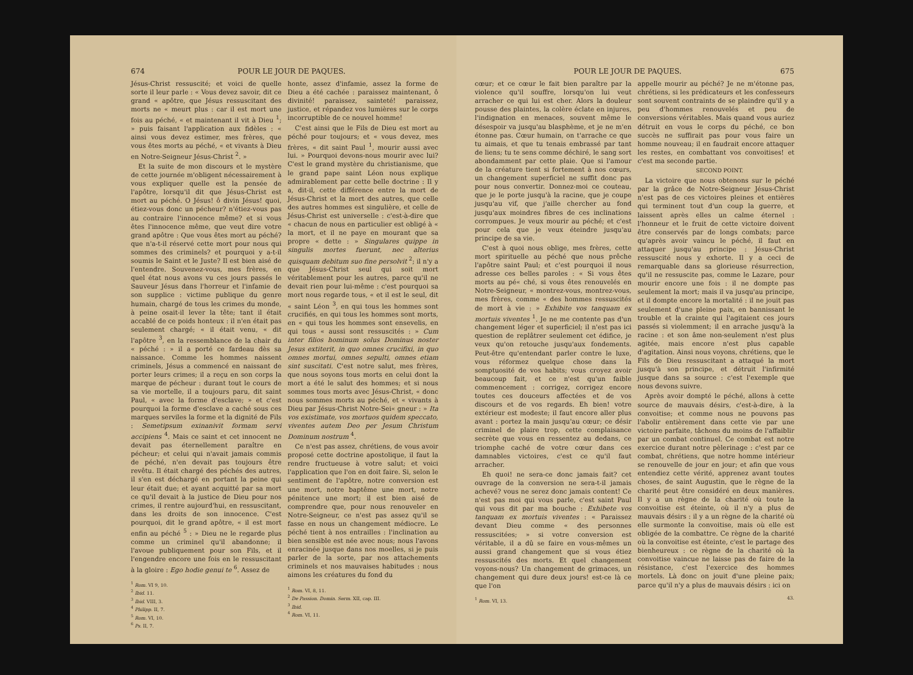674 POUR LE JOUR DE PAQUES.
Jésus-Christ ressuscité; et voici de quelle sorte il leur parle : « Vous devez savoir, dit ce grand « apôtre, que Jésus ressuscitant des morts ne « meurt plus : car il est mort une fois au péché, « et maintenant il vit à Dieu <sup>1</sup>; » puis faisant l'application aux fidèles : « ainsi vous devez estimer, mes frères, que vous êtes morts au péché, « et vivants à Dieu en Notre-Seigneur Jésus-Christ <sup>2</sup>. »
Et la suite de mon discours et le mystère de cette journée m'obligent nécessairement à vous expliquer quelle est la pensée de l'apôtre, lorsqu'il dit que Jésus-Christ est mort au péché. O Jésus! ô divin Jésus! quoi, étiez-vous donc un pécheur? n'étiez-vous pas au contraire l'innocence même? et si vous êtes l'innocence même, que veut dire votre grand apôtre : Que vous êtes mort au péché? que n'a-t-il réservé cette mort pour nous qui sommes des criminels? et pourquoi y a-t-il soumis le Saint et le Juste? Il est bien aisé de l'entendre. Souvenez-vous, mes frères, en quel état nous avons vu ces jours passés le Sauveur Jésus dans l'horreur et l'infamie de son supplice : victime publique du genre humain, chargé de tous les crimes du monde, à peine osait-il lever la tête; tant il était accablé de ce poids honteux : il n'en était pas seulement chargé; « il était venu, « dit l'apôtre <sup>3</sup>, en la ressemblance de la chair du « péché : » il a porté ce fardeau dès sa naissance. Comme les hommes naissent criminels, Jésus a commencé en naissant de porter leurs crimes; il a reçu en son corps la marque de pécheur : durant tout le cours de sa vie mortelle, il a toujours paru, dit saint Paul, « avec la forme d'esclave; » et c'est pourquoi la forme d'esclave a caché sous ces marques serviles la forme et la dignité de Fils : Semetipsum exinanivit formam servi accipiens <sup>4</sup>. Mais ce saint et cet innocent ne devait pas éternellement paraître en pécheur; et celui qui n'avait jamais commis de péché, n'en devait pas toujours être revêtu. Il était chargé des péchés des autres, il s'en est déchargé en portant la peine qui leur était due; et ayant acquitté par sa mort ce qu'il devait à la justice de Dieu pour nos crimes, il rentre aujourd'hui, en ressuscitant, dans les droits de son innocence. C'est pourquoi, dit le grand apôtre, « il est mort enfin au péché <sup>5</sup> : » Dieu ne le regarde plus comme un criminel qu'il abandonne; il l'avoue publiquement pour son Fils, et il l'engendre encore une fois en le ressuscitant à la gloire : Ego hodie genui te <sup>6</sup>. Assez de
<sup>1</sup> Rom. VI 9, 10.
<sup>2</sup> Ibid. 11.
<sup>3</sup> Ibid. VIII, 3.
<sup>4</sup> Philipp. II, 7.
<sup>5</sup> Rom. VI, 10.
<sup>6</sup> Ps. II, 7.
honte, assez d'infamie, assez la forme de Dieu a été cachée : paraissez maintenant, ô divinité! paraissez, sainteté! paraissez, justice, et répandez vos lumières sur le corps incorruptible de ce nouvel homme!
C'est ainsi que le Fils de Dieu est mort au péché pour toujours; et « vous devez, mes frères, « dit saint Paul <sup>1</sup>, mourir aussi avec lui. » Pourquoi devons-nous mourir avec lui? C'est le grand mystère du christianisme, que le grand pape saint Léon nous explique admirablement par cette belle doctrine : Il y a, dit-il, cette différence entre la mort de Jésus-Christ et la mort des autres, que celle des autres hommes est singulière, et celle de Jésus-Christ est universelle : c'est-à-dire que « chacun de nous en particulier est obligé à « la mort, et il ne paye en mourant que sa propre « dette : » Singulares quippe in singulis mortes fuerunt, nec alterius quisquam debitum suo fine persolvit <sup>2</sup>; il n'y a que Jésus-Christ seul qui soit mort véritablement pour les autres, parce qu'il ne devait rien pour lui-même : c'est pourquoi sa mort nous regarde tous, « et il est le seul, dit « saint Léon <sup>3</sup>, en qui tous les hommes sont crucifiés, en qui tous les hommes sont morts, en « qui tous les hommes sont ensevelis, en qui tous « aussi sont ressuscités : » Cum inter filios hominum solus Dominus noster Jesus extiterit, in quo omnes crucifixi, in quo omnes mortui, omnes sepulti, omnes etiam sint suscitati. C'est notre salut, mes frères, que nous soyons tous morts en celui dont la mort a été le salut des hommes; et si nous sommes tous morts avec Jésus-Christ, « donc nous sommes morts au péché, et « vivants à Dieu par Jésus-Christ Notre-Sei« gneur : » Ita vos existimate, vos mortuos quidem speccato, viventes autem Deo per Jesum Christum Dominum nostrum <sup>4</sup>.
Ce n'est pas assez, chrétiens, de vous avoir proposé cette doctrine apostolique, il faut la rendre fructueuse à votre salut; et voici l'application que l'on en doit faire. Si, selon le sentiment de l'apôtre, notre conversion est une mort, notre baptême une mort, notre pénitence une mort; il est bien aisé de comprendre que, pour nous renouveler en Notre-Seigneur, ce n'est pas assez qu'il se fasse en nous un changement médiocre. Le péché tient à nos entrailles : l'inclination au bien sensible est née avec nous; nous l'avons enracinée jusque dans nos moelles, si je puis parler de la sorte, par nos attachements criminels et nos mauvaises habitudes : nous aimons les créatures du fond du
<sup>1</sup> Rom. VI, 8, 11.
<sup>2</sup> De Passion. Domin. Serm. XII, cap. III.
<sup>3</sup> Ibid.
<sup>4</sup> Rom. VI, 11.
POUR LE JOUR DE PAQUES. 675
cœur; et ce cœur le fait bien paraître par la violence qu'il souffre, lorsqu'on lui veut arracher ce qui lui est cher. Alors la douleur pousse des plaintes, la colère éclate en injures, l'indignation en menaces, souvent même le désespoir va jusqu'au blasphème, et je ne m'en étonne pas. Cœur humain, on t'arrache ce que tu aimais, et que tu tenais embrassé par tant de liens; tu te sens comme déchiré, le sang sort abondamment par cette plaie. Que si l'amour de la créature tient si fortement à nos cœurs, un changement superficiel ne suffit donc pas pour nous convertir. Donnez-moi ce couteau, que je le porte jusqu'à la racine, que je coupe jusqu'au vif, que j'aille chercher au fond jusqu'aux moindres fibres de ces inclinations corrompues. Je veux mourir au péché; et c'est pour cela que je veux éteindre jusqu'au principe de sa vie.
C'est à quoi nous oblige, mes frères, cette mort spirituelle au péché que nous prêche l'apôtre saint Paul; et c'est pourquoi il nous adresse ces belles paroles : « Si vous êtes morts au pé« ché, si vous êtes renouvelés en Notre-Seigneur, « montrez-vous, montrez-vous, mes frères, comme « des hommes ressuscités de mort à vie : » Exhibite vos tanquam ex mortuis viventes <sup>1</sup>. Je ne me contente pas d'un changement léger et superficiel; il n'est pas ici question de replâtrer seulement cet édifice, je veux qu'on retouche jusqu'aux fondements. Peut-être qu'entendant parler contre le luxe, vous réformez quelque chose dans la somptuosité de vos habits; vous croyez avoir beaucoup fait, et ce n'est qu'un faible commencement : corrigez, corrigez encore toutes ces douceurs affectées et de vos discours et de vos regards. Eh bien! votre extérieur est modeste; il faut encore aller plus avant : portez la main jusqu'au cœur; ce désir criminel de plaire trop, cette complaisance secrète que vous en ressentez au dedans, ce triomphe caché de votre cœur dans ces damnables victoires, c'est ce qu'il faut arracher.
Eh quoi! ne sera-ce donc jamais fait? cet ouvrage de la conversion ne sera-t-il jamais achevé? vous ne serez donc jamais content! Ce n'est pas moi qui vous parle, c'est saint Paul qui vous dit par ma bouche : Exhibete vos tanquam ex mortuis viventes : « Paraissez devant Dieu comme « des personnes ressuscitées; » si votre conversion est véritable, il a dû se faire en vous-mêmes un aussi grand changement que si vous étiez ressuscités des morts. Et quel changement voyons-nous? Un changement de grimaces, un changement qui dure deux jours! est-ce là ce que l'on
<sup>1</sup> Rom. VI, 13.
appelle mourir au péché? Je ne m'étonne pas, chrétiens, si les prédicateurs et les confesseurs sont souvent contraints de se plaindre qu'il y a peu d'hommes renouvelés et peu de conversions véritables. Mais quand vous auriez détruit en vous le corps du péché, ce bon succès ne suffirait pas pour vous faire un homme nouveau; il en faudrait encore attaquer les restes, en combattant vos convoitises! et c'est ma seconde partie.
SECOND POINT.
La victoire que nous obtenons sur le péché par la grâce de Notre-Seigneur Jésus-Christ n'est pas de ces victoires pleines et entières qui terminent tout d'un coup la guerre, et laissent après elles un calme éternel : l'honneur et le fruit de cette victoire doivent être conservés par de longs combats; parce qu'après avoir vaincu le péché, il faut en attaquer jusqu'au principe : Jésus-Christ ressuscité nous y exhorte. Il y a ceci de remarquable dans sa glorieuse résurrection, qu'il ne ressuscite pas, comme le Lazare, pour mourir encore une fois : il ne dompte pas seulement la mort; mais il va jusqu'au principe, et il dompte encore la mortalité : il ne jouit pas seulement d'une pleine paix, en bannissant le trouble et la crainte qui l'agitaient ces jours passés si violemment; il en arrache jusqu'à la racine : et son âme non-seulement n'est plus agitée, mais encore n'est plus capable d'agitation. Ainsi nous voyons, chrétiens, que le Fils de Dieu ressuscitant a attaqué la mort jusqu'à son principe, et détruit l'infirmité jusque dans sa source : c'est l'exemple que nous devons suivre.
Après avoir dompté le péché, allons à cette source de mauvais désirs, c'est-à-dire, à la convoitise; et comme nous ne pouvons pas l'abolir entièrement dans cette vie par une victoire parfaite, tâchons du moins de l'affaiblir par un combat continuel. Ce combat est notre exercice durant notre pèlerinage : c'est par ce combat, chrétiens, que notre homme intérieur se renouvelle de jour en jour; et afin que vous entendiez cette vérité, apprenez avant toutes choses, de saint Augustin, que le règne de la charité peut être considéré en deux manières. Il y a un règne de la charité où toute la convoitise est éteinte, où il n'y a plus de mauvais désirs : il y a un règne de la charité où elle surmonte la convoitise, mais où elle est obligée de la combattre. Ce règne de la charité où la convoitise est éteinte, c'est le partage des bienheureux : ce règne de la charité où la convoitise vaincue ne laisse pas de faire de la résistance, c'est l'exercice des hommes mortels. Là donc on jouit d'une pleine paix; parce qu'il n'y a plus de mauvais désirs : ici on
43.